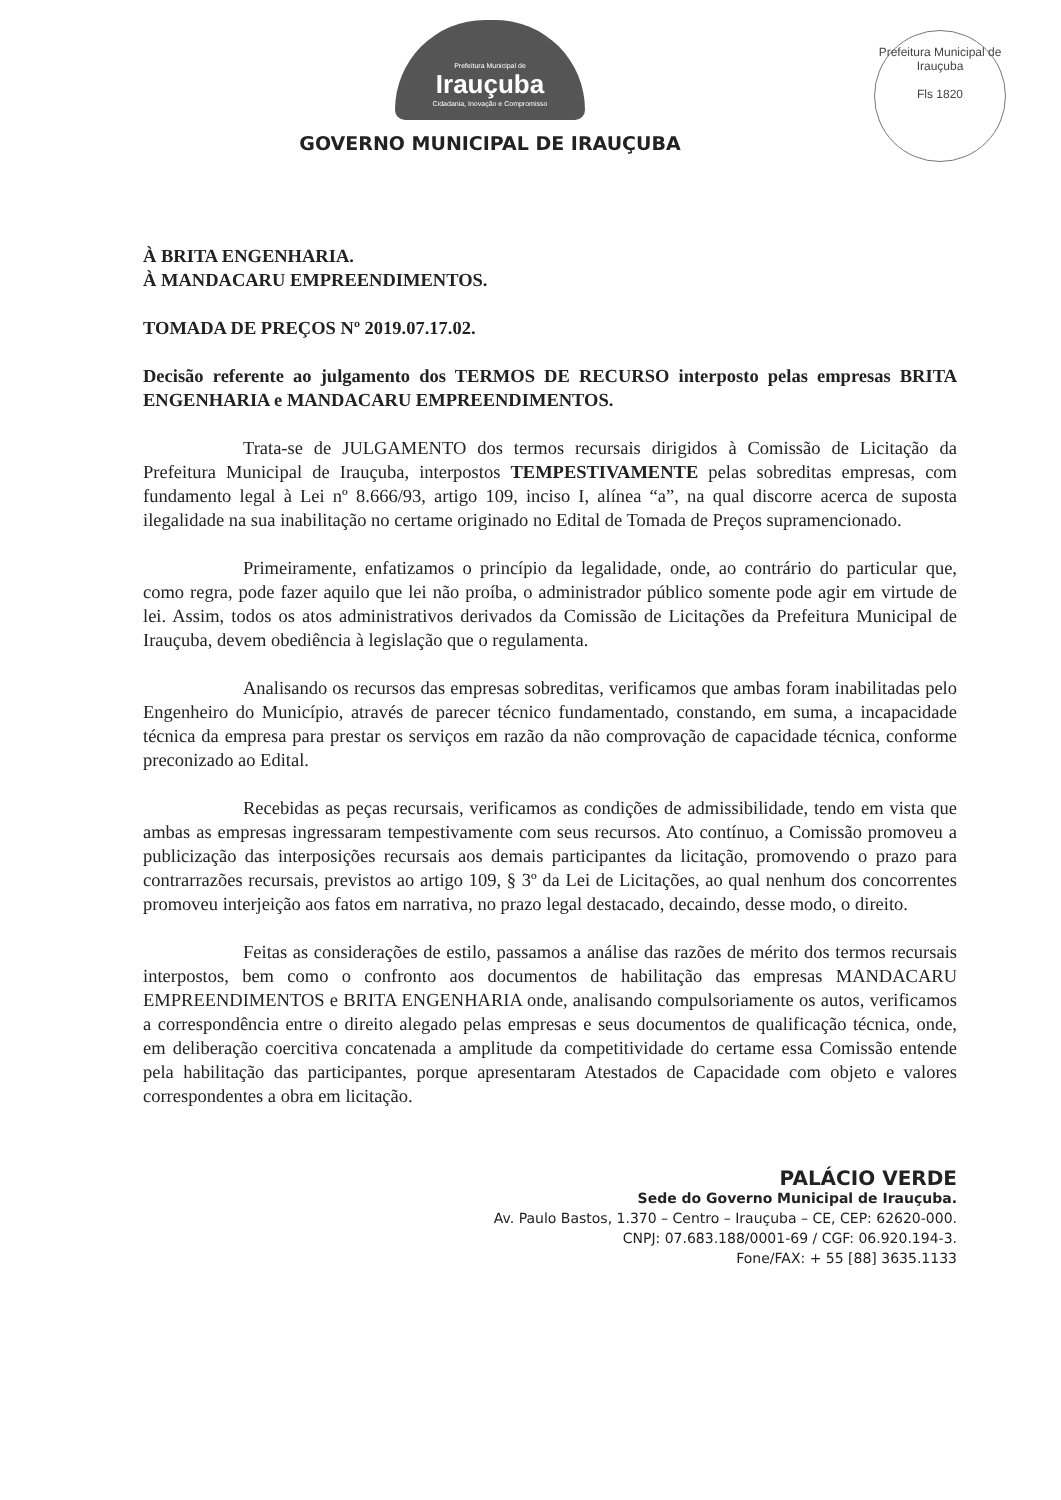Prefeitura Municipal de Irauçuba
Fls 1820
Prefeitura Municipal de
Irauçuba
Cidadania, Inovação e Compromisso
GOVERNO MUNICIPAL DE IRAUÇUBA
À BRITA ENGENHARIA.
À MANDACARU EMPREENDIMENTOS.
TOMADA DE PREÇOS Nº 2019.07.17.02.
Decisão referente ao julgamento dos TERMOS DE RECURSO interposto pelas empresas BRITA ENGENHARIA e MANDACARU EMPREENDIMENTOS.
Trata-se de JULGAMENTO dos termos recursais dirigidos à Comissão de Licitação da Prefeitura Municipal de Irauçuba, interpostos TEMPESTIVAMENTE pelas sobreditas empresas, com fundamento legal à Lei nº 8.666/93, artigo 109, inciso I, alínea “a”, na qual discorre acerca de suposta ilegalidade na sua inabilitação no certame originado no Edital de Tomada de Preços supramencionado.
Primeiramente, enfatizamos o princípio da legalidade, onde, ao contrário do particular que, como regra, pode fazer aquilo que lei não proíba, o administrador público somente pode agir em virtude de lei. Assim, todos os atos administrativos derivados da Comissão de Licitações da Prefeitura Municipal de Irauçuba, devem obediência à legislação que o regulamenta.
Analisando os recursos das empresas sobreditas, verificamos que ambas foram inabilitadas pelo Engenheiro do Município, através de parecer técnico fundamentado, constando, em suma, a incapacidade técnica da empresa para prestar os serviços em razão da não comprovação de capacidade técnica, conforme preconizado ao Edital.
Recebidas as peças recursais, verificamos as condições de admissibilidade, tendo em vista que ambas as empresas ingressaram tempestivamente com seus recursos. Ato contínuo, a Comissão promoveu a publicização das interposições recursais aos demais participantes da licitação, promovendo o prazo para contrarrazões recursais, previstos ao artigo 109, § 3º da Lei de Licitações, ao qual nenhum dos concorrentes promoveu interjeição aos fatos em narrativa, no prazo legal destacado, decaindo, desse modo, o direito.
Feitas as considerações de estilo, passamos a análise das razões de mérito dos termos recursais interpostos, bem como o confronto aos documentos de habilitação das empresas MANDACARU EMPREENDIMENTOS e BRITA ENGENHARIA onde, analisando compulsoriamente os autos, verificamos a correspondência entre o direito alegado pelas empresas e seus documentos de qualificação técnica, onde, em deliberação coercitiva concatenada a amplitude da competitividade do certame essa Comissão entende pela habilitação das participantes, porque apresentaram Atestados de Capacidade com objeto e valores correspondentes a obra em licitação.
PALÁCIO VERDE
Sede do Governo Municipal de Irauçuba.
Av. Paulo Bastos, 1.370 – Centro – Irauçuba – CE, CEP: 62620-000.
CNPJ: 07.683.188/0001-69 / CGF: 06.920.194-3.
Fone/FAX: + 55 [88] 3635.1133